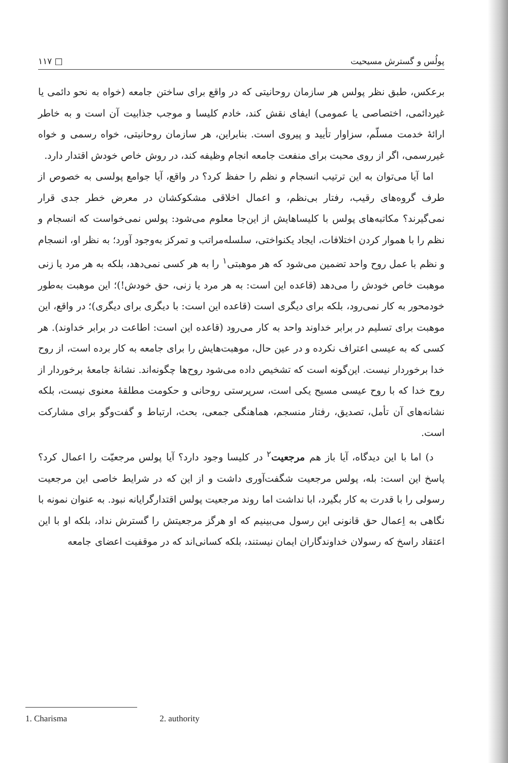پولُس و گسترش مسیحیت □ ۱۱۷
برعکس، طبق نظر پولس هر سازمان روحانیتی که در واقع برای ساختن جامعه (خواه به نحو دائمی یا غیردائمی، اختصاصی یا عمومی) ایفای نقش کند، خادم کلیسا و موجب جذابیت آن است و به خاطر ارائهٔ خدمت مسلّم، سزاوار تأیید و پیروی است. بنابراین، هر سازمان روحانیتی، خواه رسمی و خواه غیررسمی، اگر از روی محبت برای منفعت جامعه انجام وظیفه کند، در روش خاص خودش اقتدار دارد.
اما آیا می‌توان به این ترتیب انسجام و نظم را حفظ کرد؟ در واقع، آیا جوامع پولسی به خصوص از طرف گروه‌های رقیب، رفتار بی‌نظم، و اعمال اخلاقی مشکوکشان در معرض خطر جدی قرار نمی‌گیرند؟ مکاتبه‌های پولس با کلیساهایش از این‌جا معلوم می‌شود: پولس نمی‌خواست که انسجام و نظم را با هموار کردن اختلافات، ایجاد یکنواختی، سلسله‌مراتب و تمرکز به‌وجود آورد؛ به نظر او، انسجام و نظم با عمل روح واحد تضمین می‌شود که هر موهبتی<sup>۱</sup> را به هر کسی نمی‌دهد، بلکه به هر مرد یا زنی موهبت خاص خودش را می‌دهد (قاعده این است: به هر مرد یا زنی، حق خودش!)؛ این موهبت به‌طور خودمحور به کار نمی‌رود، بلکه برای دیگری است (قاعده این است: با دیگری برای دیگری)؛ در واقع، این موهبت برای تسلیم در برابر خداوند واحد به کار می‌رود (قاعده این است: اطاعت در برابر خداوند). هر کسی که به عیسی اعتراف نکرده و در عین حال، موهبت‌هایش را برای جامعه به کار برده است، از روح خدا برخوردار نیست. این‌گونه است که تشخیص داده می‌شود روح‌ها چگونه‌اند. نشانهٔ جامعهٔ برخوردار از روح خدا که با روح عیسی مسیح یکی است، سرپرستی روحانی و حکومت مطلقهٔ معنوی نیست، بلکه نشانه‌های آن تأمل، تصدیق، رفتار منسجم، هماهنگی جمعی، بحث، ارتباط و گفت‌وگو برای مشارکت است.
د) اما با این دیدگاه، آیا باز هم مرجعیت<sup>۲</sup> در کلیسا وجود دارد؟ آیا پولس مرجعیّت را اعمال کرد؟ پاسخ این است: بله، پولس مرجعیت شگفت‌آوری داشت و از این که در شرایط خاصی این مرجعیت رسولی را با قدرت به کار بگیرد، ابا نداشت اما روند مرجعیت پولس اقتدارگرایانه نبود. به عنوان نمونه با نگاهی به اِعمال حق قانونی این رسول می‌بینیم که او هرگز مرجعیتش را گسترش نداد، بلکه او با این اعتقاد راسخ که رسولان خداوندگاران ایمان نیستند، بلکه کسانی‌اند که در موقفیت اعضای جامعه
1. Charisma 2. authority